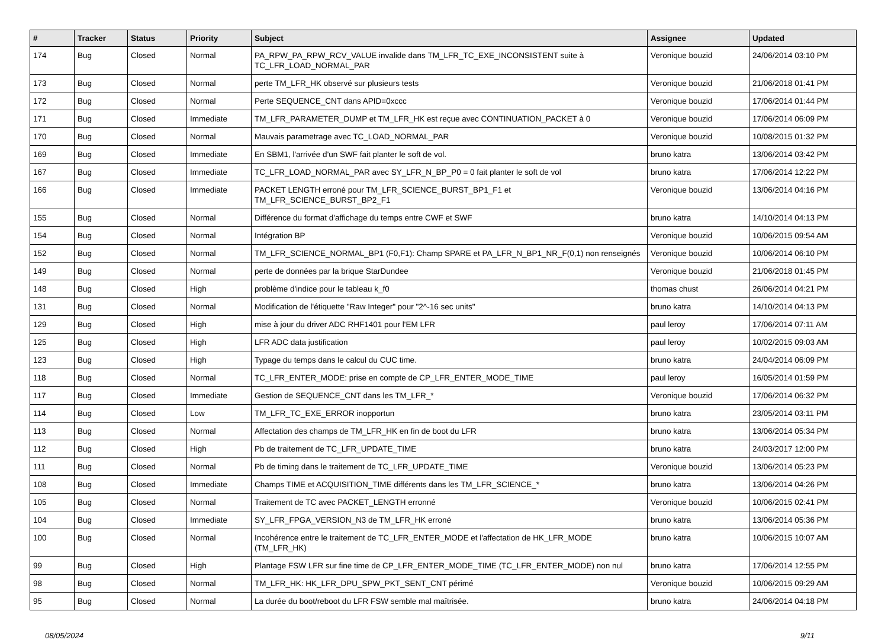| # | Tracker | Status | Priority | Subject | Assignee | Updated |
| --- | --- | --- | --- | --- | --- | --- |
| 174 | Bug | Closed | Normal | PA_RPW_PA_RPW_RCV_VALUE invalide dans TM_LFR_TC_EXE_INCONSISTENT suite à TC_LFR_LOAD_NORMAL_PAR | Veronique bouzid | 24/06/2014 03:10 PM |
| 173 | Bug | Closed | Normal | perte TM_LFR_HK observé sur plusieurs tests | Veronique bouzid | 21/06/2018 01:41 PM |
| 172 | Bug | Closed | Normal | Perte SEQUENCE_CNT dans APID=0xccc | Veronique bouzid | 17/06/2014 01:44 PM |
| 171 | Bug | Closed | Immediate | TM_LFR_PARAMETER_DUMP et TM_LFR_HK est reçue avec CONTINUATION_PACKET à 0 | Veronique bouzid | 17/06/2014 06:09 PM |
| 170 | Bug | Closed | Normal | Mauvais parametrage avec TC_LOAD_NORMAL_PAR | Veronique bouzid | 10/08/2015 01:32 PM |
| 169 | Bug | Closed | Immediate | En SBM1, l'arrivée d'un SWF fait planter le soft de vol. | bruno katra | 13/06/2014 03:42 PM |
| 167 | Bug | Closed | Immediate | TC_LFR_LOAD_NORMAL_PAR avec SY_LFR_N_BP_P0 = 0 fait planter le soft de vol | bruno katra | 17/06/2014 12:22 PM |
| 166 | Bug | Closed | Immediate | PACKET LENGTH erroné pour TM_LFR_SCIENCE_BURST_BP1_F1 et TM_LFR_SCIENCE_BURST_BP2_F1 | Veronique bouzid | 13/06/2014 04:16 PM |
| 155 | Bug | Closed | Normal | Différence du format d'affichage du temps entre CWF et SWF | bruno katra | 14/10/2014 04:13 PM |
| 154 | Bug | Closed | Normal | Intégration BP | Veronique bouzid | 10/06/2015 09:54 AM |
| 152 | Bug | Closed | Normal | TM_LFR_SCIENCE_NORMAL_BP1 (F0,F1): Champ SPARE et PA_LFR_N_BP1_NR_F(0,1) non renseignés | Veronique bouzid | 10/06/2014 06:10 PM |
| 149 | Bug | Closed | Normal | perte de données par la brique StarDundee | Veronique bouzid | 21/06/2018 01:45 PM |
| 148 | Bug | Closed | High | problème d'indice pour le tableau k_f0 | thomas chust | 26/06/2014 04:21 PM |
| 131 | Bug | Closed | Normal | Modification de l'étiquette "Raw Integer" pour "2^-16 sec units" | bruno katra | 14/10/2014 04:13 PM |
| 129 | Bug | Closed | High | mise à jour du driver ADC RHF1401 pour l'EM LFR | paul leroy | 17/06/2014 07:11 AM |
| 125 | Bug | Closed | High | LFR ADC data justification | paul leroy | 10/02/2015 09:03 AM |
| 123 | Bug | Closed | High | Typage du temps dans le calcul du CUC time. | bruno katra | 24/04/2014 06:09 PM |
| 118 | Bug | Closed | Normal | TC_LFR_ENTER_MODE: prise en compte de CP_LFR_ENTER_MODE_TIME | paul leroy | 16/05/2014 01:59 PM |
| 117 | Bug | Closed | Immediate | Gestion de SEQUENCE_CNT dans les TM_LFR_* | Veronique bouzid | 17/06/2014 06:32 PM |
| 114 | Bug | Closed | Low | TM_LFR_TC_EXE_ERROR inopportun | bruno katra | 23/05/2014 03:11 PM |
| 113 | Bug | Closed | Normal | Affectation des champs de TM_LFR_HK en fin de boot du LFR | bruno katra | 13/06/2014 05:34 PM |
| 112 | Bug | Closed | High | Pb de traitement de TC_LFR_UPDATE_TIME | bruno katra | 24/03/2017 12:00 PM |
| 111 | Bug | Closed | Normal | Pb de timing dans le traitement de TC_LFR_UPDATE_TIME | Veronique bouzid | 13/06/2014 05:23 PM |
| 108 | Bug | Closed | Immediate | Champs TIME et ACQUISITION_TIME différents dans les TM_LFR_SCIENCE_* | bruno katra | 13/06/2014 04:26 PM |
| 105 | Bug | Closed | Normal | Traitement de TC avec PACKET_LENGTH erronné | Veronique bouzid | 10/06/2015 02:41 PM |
| 104 | Bug | Closed | Immediate | SY_LFR_FPGA_VERSION_N3 de TM_LFR_HK erroné | bruno katra | 13/06/2014 05:36 PM |
| 100 | Bug | Closed | Normal | Incohérence entre le traitement de TC_LFR_ENTER_MODE et l'affectation de HK_LFR_MODE (TM_LFR_HK) | bruno katra | 10/06/2015 10:07 AM |
| 99 | Bug | Closed | High | Plantage FSW LFR sur fine time de CP_LFR_ENTER_MODE_TIME (TC_LFR_ENTER_MODE) non nul | bruno katra | 17/06/2014 12:55 PM |
| 98 | Bug | Closed | Normal | TM_LFR_HK: HK_LFR_DPU_SPW_PKT_SENT_CNT périmé | Veronique bouzid | 10/06/2015 09:29 AM |
| 95 | Bug | Closed | Normal | La durée du boot/reboot du LFR FSW semble mal maîtrisée. | bruno katra | 24/06/2014 04:18 PM |
08/05/2024 9/11